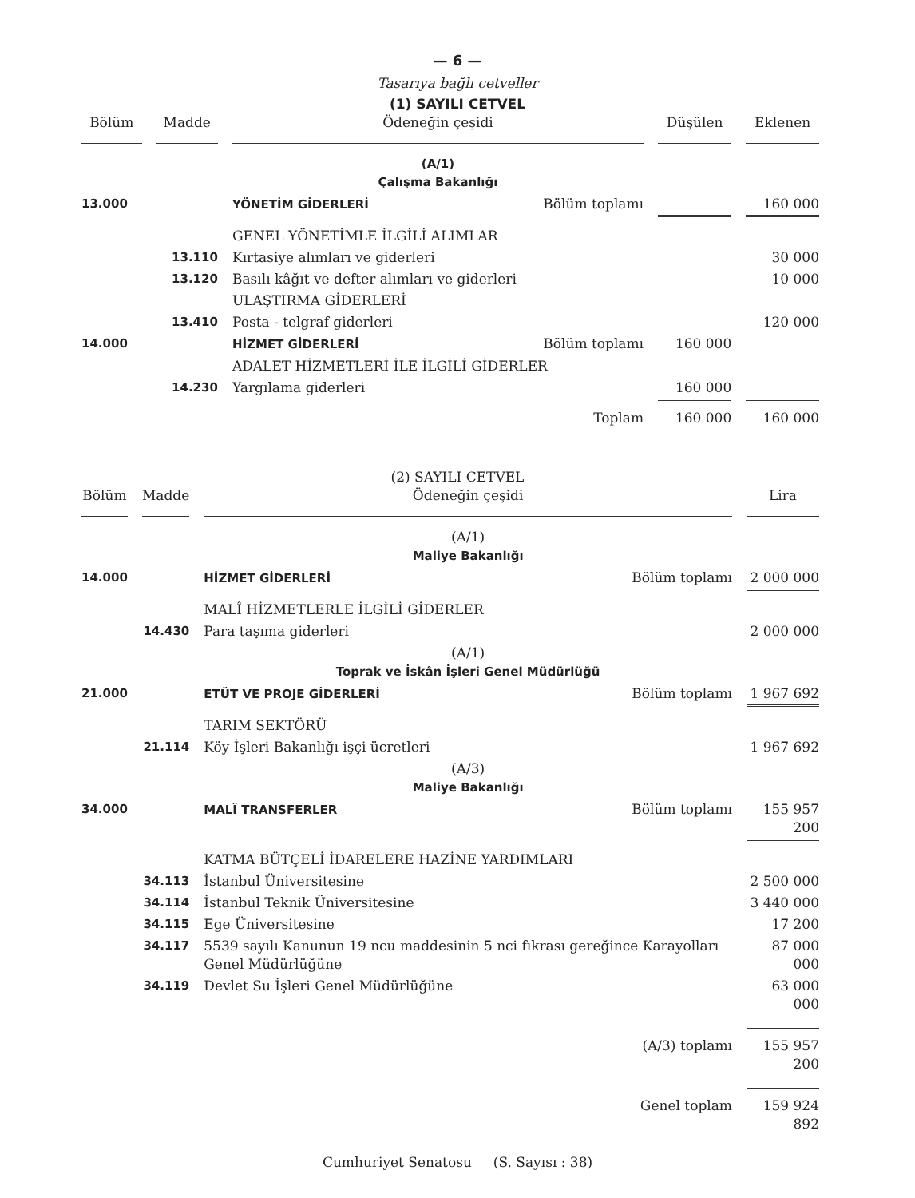— 6 —
Tasarıya bağlı cetveller
(1) SAYILI CETVEL
| Bölüm | Madde | Ödeneğin çeşidi | Düşülen | Eklenen |
| --- | --- | --- | --- | --- |
| | | (A/1) Çalışma Bakanlığı | | |
| 13.000 | | YÖNETİM GİDERLERİ Bölüm toplamı | | 160 000 |
| | | GENEL YÖNETİMLE İLGİLİ ALIMLAR | | |
| | 13.110 | Kırtasiye alımları ve giderleri | | 30 000 |
| | 13.120 | Basılı kâğıt ve defter alımları ve giderleri | | 10 000 |
| | | ULAŞTIRMA GİDERLERİ | | |
| | 13.410 | Posta - telgraf giderleri | | 120 000 |
| 14.000 | | HİZMET GİDERLERİ Bölüm toplamı | 160 000 | |
| | | ADALET HİZMETLERİ İLE İLGİLİ GİDERLER | | |
| | 14.230 | Yargılama giderleri | 160 000 | |
| | | Toplam | 160 000 | 160 000 |
(2) SAYILI CETVEL
| Bölüm | Madde | Ödeneğin çeşidi | Lira |
| --- | --- | --- | --- |
| | | (A/1) Maliye Bakanlığı | |
| 14.000 | | HİZMET GİDERLERİ Bölüm toplamı | 2 000 000 |
| | | MALÎ HİZMETLERLE İLGİLİ GİDERLER | |
| | 14.430 | Para taşıma giderleri | 2 000 000 |
| | | (A/1) Toprak ve İskân İşleri Genel Müdürlüğü | |
| 21.000 | | ETÜT VE PROJE GİDERLERİ Bölüm toplamı | 1 967 692 |
| | | TARIM SEKTÖRÜ | |
| | 21.114 | Köy İşleri Bakanlığı işçi ücretleri | 1 967 692 |
| | | (A/3) Maliye Bakanlığı | |
| 34.000 | | MALÎ TRANSFERLER Bölüm toplamı | 155 957 200 |
| | | KATMA BÜTÇELİ İDARELERE HAZİNE YARDIMLARI | |
| | 34.113 | İstanbul Üniversitesine | 2 500 000 |
| | 34.114 | İstanbul Teknik Üniversitesine | 3 440 000 |
| | 34.115 | Ege Üniversitesine | 17 200 |
| | 34.117 | 5539 sayılı Kanunun 19 ncu maddesinin 5 nci fıkrası gereğince Karayolları Genel Müdürlüğüne | 87 000 000 |
| | 34.119 | Devlet Su İşleri Genel Müdürlüğüne | 63 000 000 |
| | | (A/3) toplamı | 155 957 200 |
| | | Genel toplam | 159 924 892 |
Cumhuriyet Senatosu (S. Sayısı : 38)